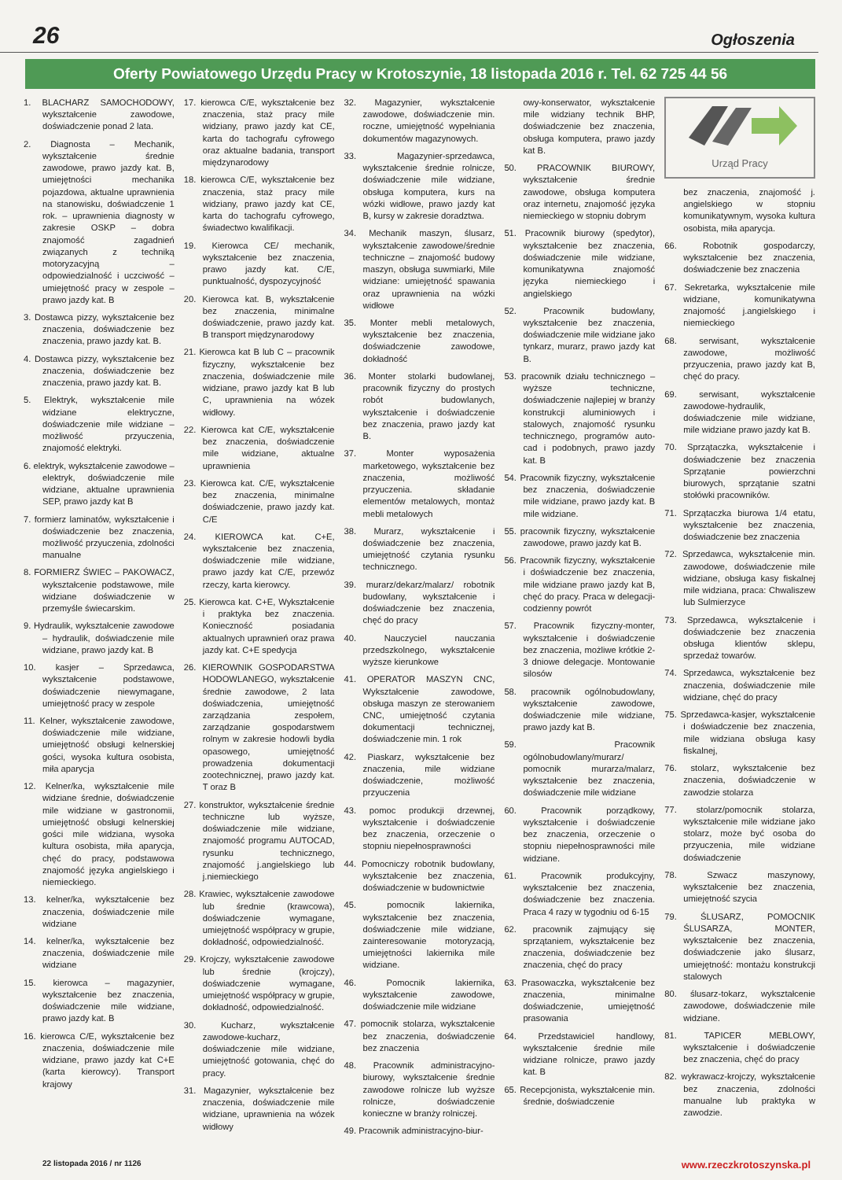26 Ogłoszenia
Oferty Powiatowego Urzędu Pracy w Krotoszynie, 18 listopada 2016 r. Tel. 62 725 44 56
1. BLACHARZ SAMOCHODOWY, wykształcenie zawodowe, doświadczenie ponad 2 lata.
2. Diagnosta – Mechanik, wykształcenie średnie zawodowe, prawo jazdy kat. B, umiejętności mechanika pojazdowa, aktualne uprawnienia na stanowisku, doświadczenie 1 rok. – uprawnienia diagnosty w zakresie OSKP – dobra znajomość zagadnień związanych z techniką motoryzacyjną – odpowiedzialność i uczciwość – umiejętność pracy w zespole – prawo jazdy kat. B
3. Dostawca pizzy, wykształcenie bez znaczenia, doświadczenie bez znaczenia, prawo jazdy kat. B.
4. Dostawca pizzy, wykształcenie bez znaczenia, doświadczenie bez znaczenia, prawo jazdy kat. B.
5. Elektryk, wykształcenie mile widziane elektryczne, doświadczenie mile widziane – możliwość przyuczenia, znajomość elektryki.
6. elektryk, wykształcenie zawodowe – elektryk, doświadczenie mile widziane, aktualne uprawnienia SEP, prawo jazdy kat B
7. formierz laminatów, wykształcenie i doświadczenie bez znaczenia, możliwość przyuczenia, zdolności manualne
8. FORMIERZ ŚWIEC – PAKOWACZ, wykształcenie podstawowe, mile widziane doświadczenie w przemyśle świecarskim.
9. Hydraulik, wykształcenie zawodowe – hydraulik, doświadczenie mile widziane, prawo jazdy kat. B
10. kasjer – Sprzedawca, wykształcenie podstawowe, doświadczenie niewymagane, umiejętność pracy w zespole
11. Kelner, wykształcenie zawodowe, doświadczenie mile widziane, umiejętność obsługi kelnerskiej gości, wysoka kultura osobista, miła aparycja
12. Kelner/ka, wykształcenie mile widziane średnie, doświadczenie mile widziane w gastronomii, umiejętność obsługi kelnerskiej gości mile widziana, wysoka kultura osobista, miła aparycja, chęć do pracy, podstawowa znajomość języka angielskiego i niemieckiego.
13. kelner/ka, wykształcenie bez znaczenia, doświadczenie mile widziane
14. kelner/ka, wykształcenie bez znaczenia, doświadczenie mile widziane
15. kierowca – magazynier, wykształcenie bez znaczenia, doświadczenie mile widziane, prawo jazdy kat. B
16. kierowca C/E, wykształcenie bez znaczenia, doświadczenie mile widziane, prawo jazdy kat C+E (karta kierowcy). Transport krajowy
17. kierowca C/E, wykształcenie bez znaczenia, staż pracy mile widziany, prawo jazdy kat CE, karta do tachografu cyfrowego oraz aktualne badania, transport międzynarodowy
18. kierowca C/E, wykształcenie bez znaczenia, staż pracy mile widziany, prawo jazdy kat CE, karta do tachografu cyfrowego, świadectwo kwalifikacji.
19. Kierowca CE/ mechanik, wykształcenie bez znaczenia, prawo jazdy kat. C/E, punktualność, dyspozycyjność
20. Kierowca kat. B, wykształcenie bez znaczenia, minimalne doświadczenie, prawo jazdy kat. B transport międzynarodowy
21. Kierowca kat B lub C – pracownik fizyczny, wykształcenie bez znaczenia, doświadczenie mile widziane, prawo jazdy kat B lub C, uprawnienia na wózek widłowy.
22. Kierowca kat C/E, wykształcenie bez znaczenia, doświadczenie mile widziane, aktualne uprawnienia
23. Kierowca kat. C/E, wykształcenie bez znaczenia, minimalne doświadczenie, prawo jazdy kat. C/E
24. KIEROWCA kat. C+E, wykształcenie bez znaczenia, doświadczenie mile widziane, prawo jazdy kat C/E, przewóz rzeczy, karta kierowcy.
25. Kierowca kat. C+E, Wykształcenie i praktyka bez znaczenia. Konieczność posiadania aktualnych uprawnień oraz prawa jazdy kat. C+E spedycja
26. KIEROWNIK GOSPODARSTWA HODOWLANEGO, wykształcenie średnie zawodowe, 2 lata doświadczenia, umiejętność zarządzania zespołem, zarządzanie gospodarstwem rolnym w zakresie hodowli bydła opasowego, umiejętność prowadzenia dokumentacji zootechnicznej, prawo jazdy kat. T oraz B
27. konstruktor, wykształcenie średnie techniczne lub wyższe, doświadczenie mile widziane, znajomość programu AUTOCAD, rysunku technicznego, znajomość j.angielskiego lub j.niemieckiego
28. Krawiec, wykształcenie zawodowe lub średnie (krawcowa), doświadczenie wymagane, umiejętność współpracy w grupie, dokładność, odpowiedzialność.
29. Krojczy, wykształcenie zawodowe lub średnie (krojczy), doświadczenie wymagane, umiejętność współpracy w grupie, dokładność, odpowiedzialność.
30. Kucharz, wykształcenie zawodowe-kucharz, doświadczenie mile widziane, umiejętność gotowania, chęć do pracy.
31. Magazynier, wykształcenie bez znaczenia, doświadczenie mile widziane, uprawnienia na wózek widłowy
32. Magazynier, wykształcenie zawodowe, doświadczenie min. roczne, umiejętność wypełniania dokumentów magazynowych.
33. Magazynier-sprzedawca, wykształcenie średnie rolnicze, doświadczenie mile widziane, obsługa komputera, kurs na wózki widłowe, prawo jazdy kat B, kursy w zakresie doradztwa.
34. Mechanik maszyn, ślusarz, wykształcenie zawodowe/średnie techniczne – znajomość budowy maszyn, obsługa suwmiarki, Mile widziane: umiejętność spawania oraz uprawnienia na wózki widłowe
35. Monter mebli metalowych, wykształcenie bez znaczenia, doświadczenie zawodowe, dokładność
36. Monter stolarki budowlanej, pracownik fizyczny do prostych robót budowlanych, wykształcenie i doświadczenie bez znaczenia, prawo jazdy kat B.
37. Monter wyposażenia marketowego, wykształcenie bez znaczenia, możliwość przyuczenia. składanie elementów metalowych, montaż mebli metalowych
38. Murarz, wykształcenie i doświadczenie bez znaczenia, umiejętność czytania rysunku technicznego.
39. murarz/dekarz/malarz/ robotnik budowlany, wykształcenie i doświadczenie bez znaczenia, chęć do pracy
40. Nauczyciel nauczania przedszkolnego, wykształcenie wyższe kierunkowe
41. OPERATOR MASZYN CNC, Wykształcenie zawodowe, obsługa maszyn ze sterowaniem CNC, umiejętność czytania dokumentacji technicznej, doświadczenie min. 1 rok
42. Piaskarz, wykształcenie bez znaczenia, mile widziane doświadczenie, możliwość przyuczenia
43. pomoc produkcji drzewnej, wykształcenie i doświadczenie bez znaczenia, orzeczenie o stopniu niepełnosprawności
44. Pomocniczy robotnik budowlany, wykształcenie bez znaczenia, doświadczenie w budownictwie
45. pomocnik lakiernika, wykształcenie bez znaczenia, doświadczenie mile widziane, zainteresowanie motoryzacją, umiejętności lakiernika mile widziane.
46. Pomocnik lakiernika, wykształcenie zawodowe, doświadczenie mile widziane
47. pomocnik stolarza, wykształcenie bez znaczenia, doświadczenie bez znaczenia
48. Pracownik administracyjno-biurowy, wykształcenie średnie zawodowe rolnicze lub wyższe rolnicze, doświadczenie konieczne w branży rolniczej.
49. Pracownik administracyjno-biur-
owy-konserwator, wykształcenie mile widziany technik BHP, doświadczenie bez znaczenia, obsługa komputera, prawo jazdy kat B.
50. PRACOWNIK BIUROWY, wykształcenie średnie zawodowe, obsługa komputera oraz internetu, znajomość języka niemieckiego w stopniu dobrym
51. Pracownik biurowy (spedytor), wykształcenie bez znaczenia, doświadczenie mile widziane, komunikatywna znajomość języka niemieckiego i angielskiego
52. Pracownik budowlany, wykształcenie bez znaczenia, doświadczenie mile widziane jako tynkarz, murarz, prawo jazdy kat B.
53. pracownik działu technicznego – wyższe techniczne, doświadczenie najlepiej w branży konstrukcji aluminiowych i stalowych, znajomość rysunku technicznego, programów auto-cad i podobnych, prawo jazdy kat. B
54. Pracownik fizyczny, wykształcenie bez znaczenia, doświadczenie mile widziane, prawo jazdy kat. B mile widziane.
55. pracownik fizyczny, wykształcenie zawodowe, prawo jazdy kat B.
56. Pracownik fizyczny, wykształcenie i doświadczenie bez znaczenia, mile widziane prawo jazdy kat B, chęć do pracy. Praca w delegacji-codzienny powrót
57. Pracownik fizyczny-monter, wykształcenie i doświadczenie bez znaczenia, możliwe krótkie 2-3 dniowe delegacje. Montowanie silosów
58. pracownik ogólnobudowlany, wykształcenie zawodowe, doświadczenie mile widziane, prawo jazdy kat B.
59. Pracownik ogólnobudowlany/murarz/ pomocnik murarza/malarz, wykształcenie bez znaczenia, doświadczenie mile widziane
60. Pracownik porządkowy, wykształcenie i doświadczenie bez znaczenia, orzeczenie o stopniu niepełnosprawności mile widziane.
61. Pracownik produkcyjny, wykształcenie bez znaczenia, doświadczenie bez znaczenia. Praca 4 razy w tygodniu od 6-15
62. pracownik zajmujący się sprzątaniem, wykształcenie bez znaczenia, doświadczenie bez znaczenia, chęć do pracy
63. Prasowaczka, wykształcenie bez znaczenia, minimalne doświadczenie, umiejętność prasowania
64. Przedstawiciel handlowy, wykształcenie średnie mile widziane rolnicze, prawo jazdy kat. B
65. Recepcjonista, wykształcenie min. średnie, doświadczenie
Urząd Pracy
bez znaczenia, znajomość j. angielskiego w stopniu komunikatywnym, wysoka kultura osobista, miła aparycja.
66. Robotnik gospodarczy, wykształcenie bez znaczenia, doświadczenie bez znaczenia
67. Sekretarka, wykształcenie mile widziane, komunikatywna znajomość j.angielskiego i niemieckiego
68. serwisant, wykształcenie zawodowe, możliwość przyuczenia, prawo jazdy kat B, chęć do pracy.
69. serwisant, wykształcenie zawodowe-hydraulik, doświadczenie mile widziane, mile widziane prawo jazdy kat B.
70. Sprzątaczka, wykształcenie i doświadczenie bez znaczenia Sprzątanie powierzchni biurowych, sprzątanie szatni stołówki pracowników.
71. Sprzątaczka biurowa 1/4 etatu, wykształcenie bez znaczenia, doświadczenie bez znaczenia
72. Sprzedawca, wykształcenie min. zawodowe, doświadczenie mile widziane, obsługa kasy fiskalnej mile widziana, praca: Chwaliszew lub Sulmierzyce
73. Sprzedawca, wykształcenie i doświadczenie bez znaczenia obsługa klientów sklepu, sprzedaż towarów.
74. Sprzedawca, wykształcenie bez znaczenia, doświadczenie mile widziane, chęć do pracy
75. Sprzedawca-kasjer, wykształcenie i doświadczenie bez znaczenia, mile widziana obsługa kasy fiskalnej,
76. stolarz, wykształcenie bez znaczenia, doświadczenie w zawodzie stolarza
77. stolarz/pomocnik stolarza, wykształcenie mile widziane jako stolarz, może być osoba do przyuczenia, mile widziane doświadczenie
78. Szwacz maszynowy, wykształcenie bez znaczenia, umiejętność szycia
79. ŚLUSARZ, POMOCNIK ŚLUSARZA, MONTER, wykształcenie bez znaczenia, doświadczenie jako ślusarz, umiejętność: montażu konstrukcji stalowych
80. ślusarz-tokarz, wykształcenie zawodowe, doświadczenie mile widziane.
81. TAPICER MEBLOWY, wykształcenie i doświadczenie bez znaczenia, chęć do pracy
82. wykrawacz-krojczy, wykształcenie bez znaczenia, zdolności manualne lub praktyka w zawodzie.
22 listopada 2016 / nr 1126 www.rzeczkrotoszynska.pl